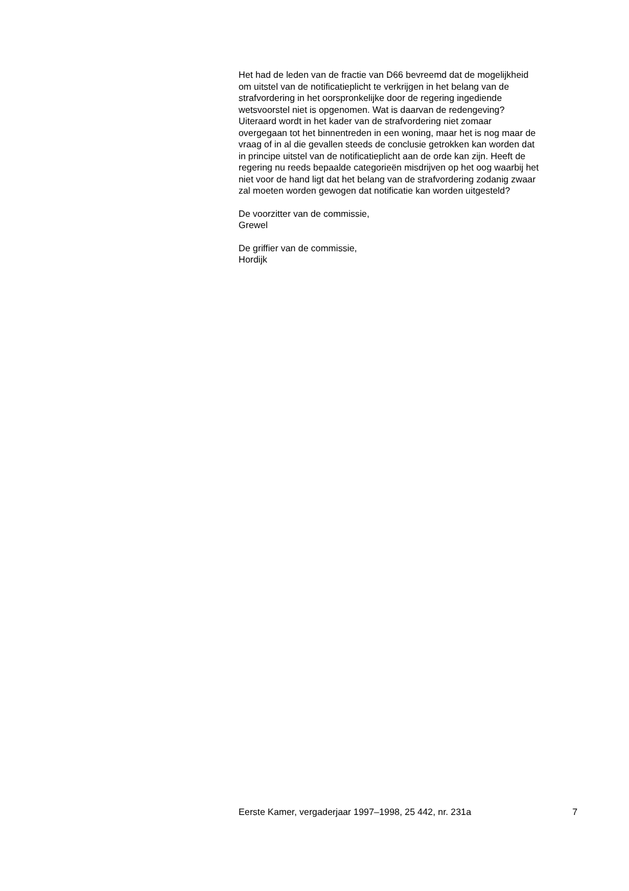Het had de leden van de fractie van D66 bevreemd dat de mogelijkheid
om uitstel van de notificatieplicht te verkrijgen in het belang van de
strafvordering in het oorspronkelijke door de regering ingediende
wetsvoorstel niet is opgenomen. Wat is daarvan de redengeving?
Uiteraard wordt in het kader van de strafvordering niet zomaar
overgegaan tot het binnentreden in een woning, maar het is nog maar de
vraag of in al die gevallen steeds de conclusie getrokken kan worden dat
in principe uitstel van de notificatieplicht aan de orde kan zijn. Heeft de
regering nu reeds bepaalde categorieën misdrijven op het oog waarbij het
niet voor de hand ligt dat het belang van de strafvordering zodanig zwaar
zal moeten worden gewogen dat notificatie kan worden uitgesteld?
De voorzitter van de commissie,
Grewel
De griffier van de commissie,
Hordijk
Eerste Kamer, vergaderjaar 1997–1998, 25 442, nr. 231a 7